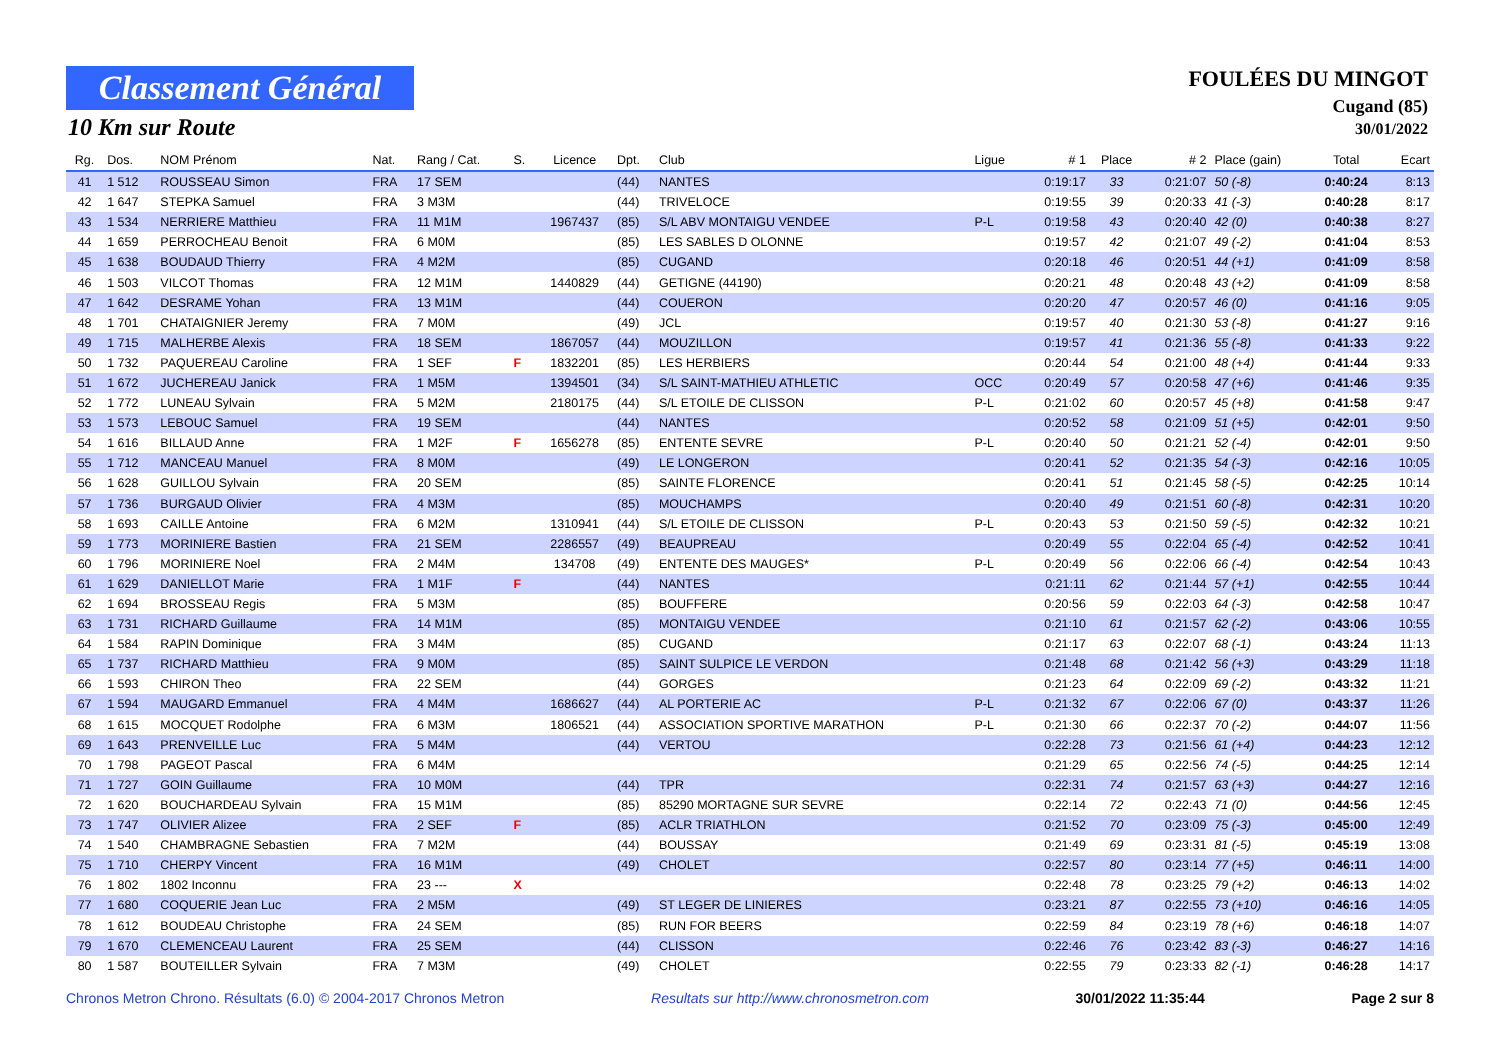Classement Général
10 Km sur Route
FOULÉES DU MINGOT
Cugand (85)
30/01/2022
| Rg. | Dos. | NOM Prénom | Nat. | Rang / Cat. | S. | Licence | Dpt. | Club | Ligue | # 1 | Place | # 2 | Place (gain) | Total | Ecart |
| --- | --- | --- | --- | --- | --- | --- | --- | --- | --- | --- | --- | --- | --- | --- | --- |
| 41 | 1 512 | ROUSSEAU Simon | FRA | 17 SEM | | | (44) | NANTES | | 0:19:17 | 33 | 0:21:07 | 50 (-8) | 0:40:24 | 8:13 |
| 42 | 1 647 | STEPKA Samuel | FRA | 3 M3M | | | (44) | TRIVELOCE | | 0:19:55 | 39 | 0:20:33 | 41 (-3) | 0:40:28 | 8:17 |
| 43 | 1 534 | NERRIERE Matthieu | FRA | 11 M1M | | 1967437 | (85) | S/L ABV MONTAIGU VENDEE | P-L | 0:19:58 | 43 | 0:20:40 | 42 (0) | 0:40:38 | 8:27 |
| 44 | 1 659 | PERROCHEAU Benoit | FRA | 6 M0M | | | (85) | LES SABLES D OLONNE | | 0:19:57 | 42 | 0:21:07 | 49 (-2) | 0:41:04 | 8:53 |
| 45 | 1 638 | BOUDAUD Thierry | FRA | 4 M2M | | | (85) | CUGAND | | 0:20:18 | 46 | 0:20:51 | 44 (+1) | 0:41:09 | 8:58 |
| 46 | 1 503 | VILCOT Thomas | FRA | 12 M1M | | 1440829 | (44) | GETIGNE (44190) | | 0:20:21 | 48 | 0:20:48 | 43 (+2) | 0:41:09 | 8:58 |
| 47 | 1 642 | DESRAME Yohan | FRA | 13 M1M | | | (44) | COUERON | | 0:20:20 | 47 | 0:20:57 | 46 (0) | 0:41:16 | 9:05 |
| 48 | 1 701 | CHATAIGNIER Jeremy | FRA | 7 M0M | | | (49) | JCL | | 0:19:57 | 40 | 0:21:30 | 53 (-8) | 0:41:27 | 9:16 |
| 49 | 1 715 | MALHERBE Alexis | FRA | 18 SEM | | 1867057 | (44) | MOUZILLON | | 0:19:57 | 41 | 0:21:36 | 55 (-8) | 0:41:33 | 9:22 |
| 50 | 1 732 | PAQUEREAU Caroline | FRA | 1 SEF | F | 1832201 | (85) | LES HERBIERS | | 0:20:44 | 54 | 0:21:00 | 48 (+4) | 0:41:44 | 9:33 |
| 51 | 1 672 | JUCHEREAU Janick | FRA | 1 M5M | | 1394501 | (34) | S/L SAINT-MATHIEU ATHLETIC | OCC | 0:20:49 | 57 | 0:20:58 | 47 (+6) | 0:41:46 | 9:35 |
| 52 | 1 772 | LUNEAU Sylvain | FRA | 5 M2M | | 2180175 | (44) | S/L ETOILE DE CLISSON | P-L | 0:21:02 | 60 | 0:20:57 | 45 (+8) | 0:41:58 | 9:47 |
| 53 | 1 573 | LEBOUC Samuel | FRA | 19 SEM | | | (44) | NANTES | | 0:20:52 | 58 | 0:21:09 | 51 (+5) | 0:42:01 | 9:50 |
| 54 | 1 616 | BILLAUD Anne | FRA | 1 M2F | F | 1656278 | (85) | ENTENTE SEVRE | P-L | 0:20:40 | 50 | 0:21:21 | 52 (-4) | 0:42:01 | 9:50 |
| 55 | 1 712 | MANCEAU Manuel | FRA | 8 M0M | | | (49) | LE LONGERON | | 0:20:41 | 52 | 0:21:35 | 54 (-3) | 0:42:16 | 10:05 |
| 56 | 1 628 | GUILLOU Sylvain | FRA | 20 SEM | | | (85) | SAINTE FLORENCE | | 0:20:41 | 51 | 0:21:45 | 58 (-5) | 0:42:25 | 10:14 |
| 57 | 1 736 | BURGAUD Olivier | FRA | 4 M3M | | | (85) | MOUCHAMPS | | 0:20:40 | 49 | 0:21:51 | 60 (-8) | 0:42:31 | 10:20 |
| 58 | 1 693 | CAILLE Antoine | FRA | 6 M2M | | 1310941 | (44) | S/L ETOILE DE CLISSON | P-L | 0:20:43 | 53 | 0:21:50 | 59 (-5) | 0:42:32 | 10:21 |
| 59 | 1 773 | MORINIERE Bastien | FRA | 21 SEM | | 2286557 | (49) | BEAUPREAU | | 0:20:49 | 55 | 0:22:04 | 65 (-4) | 0:42:52 | 10:41 |
| 60 | 1 796 | MORINIERE Noel | FRA | 2 M4M | | 134708 | (49) | ENTENTE DES MAUGES* | P-L | 0:20:49 | 56 | 0:22:06 | 66 (-4) | 0:42:54 | 10:43 |
| 61 | 1 629 | DANIELLOT Marie | FRA | 1 M1F | F | | (44) | NANTES | | 0:21:11 | 62 | 0:21:44 | 57 (+1) | 0:42:55 | 10:44 |
| 62 | 1 694 | BROSSEAU Regis | FRA | 5 M3M | | | (85) | BOUFFERE | | 0:20:56 | 59 | 0:22:03 | 64 (-3) | 0:42:58 | 10:47 |
| 63 | 1 731 | RICHARD Guillaume | FRA | 14 M1M | | | (85) | MONTAIGU VENDEE | | 0:21:10 | 61 | 0:21:57 | 62 (-2) | 0:43:06 | 10:55 |
| 64 | 1 584 | RAPIN Dominique | FRA | 3 M4M | | | (85) | CUGAND | | 0:21:17 | 63 | 0:22:07 | 68 (-1) | 0:43:24 | 11:13 |
| 65 | 1 737 | RICHARD Matthieu | FRA | 9 M0M | | | (85) | SAINT SULPICE LE VERDON | | 0:21:48 | 68 | 0:21:42 | 56 (+3) | 0:43:29 | 11:18 |
| 66 | 1 593 | CHIRON Theo | FRA | 22 SEM | | | (44) | GORGES | | 0:21:23 | 64 | 0:22:09 | 69 (-2) | 0:43:32 | 11:21 |
| 67 | 1 594 | MAUGARD Emmanuel | FRA | 4 M4M | | 1686627 | (44) | AL PORTERIE AC | P-L | 0:21:32 | 67 | 0:22:06 | 67 (0) | 0:43:37 | 11:26 |
| 68 | 1 615 | MOCQUET Rodolphe | FRA | 6 M3M | | 1806521 | (44) | ASSOCIATION SPORTIVE MARATHON | P-L | 0:21:30 | 66 | 0:22:37 | 70 (-2) | 0:44:07 | 11:56 |
| 69 | 1 643 | PRENVEILLE Luc | FRA | 5 M4M | | | (44) | VERTOU | | 0:22:28 | 73 | 0:21:56 | 61 (+4) | 0:44:23 | 12:12 |
| 70 | 1 798 | PAGEOT Pascal | FRA | 6 M4M | | | | | | 0:21:29 | 65 | 0:22:56 | 74 (-5) | 0:44:25 | 12:14 |
| 71 | 1 727 | GOIN Guillaume | FRA | 10 M0M | | | (44) | TPR | | 0:22:31 | 74 | 0:21:57 | 63 (+3) | 0:44:27 | 12:16 |
| 72 | 1 620 | BOUCHARDEAU Sylvain | FRA | 15 M1M | | | (85) | 85290 MORTAGNE SUR SEVRE | | 0:22:14 | 72 | 0:22:43 | 71 (0) | 0:44:56 | 12:45 |
| 73 | 1 747 | OLIVIER Alizee | FRA | 2 SEF | F | | (85) | ACLR TRIATHLON | | 0:21:52 | 70 | 0:23:09 | 75 (-3) | 0:45:00 | 12:49 |
| 74 | 1 540 | CHAMBRAGNE Sebastien | FRA | 7 M2M | | | (44) | BOUSSAY | | 0:21:49 | 69 | 0:23:31 | 81 (-5) | 0:45:19 | 13:08 |
| 75 | 1 710 | CHERPY Vincent | FRA | 16 M1M | | | (49) | CHOLET | | 0:22:57 | 80 | 0:23:14 | 77 (+5) | 0:46:11 | 14:00 |
| 76 | 1 802 | 1802 Inconnu | FRA | 23 --- | X | | | | | 0:22:48 | 78 | 0:23:25 | 79 (+2) | 0:46:13 | 14:02 |
| 77 | 1 680 | COQUERIE Jean Luc | FRA | 2 M5M | | | (49) | ST LEGER DE LINIERES | | 0:23:21 | 87 | 0:22:55 | 73 (+10) | 0:46:16 | 14:05 |
| 78 | 1 612 | BOUDEAU Christophe | FRA | 24 SEM | | | (85) | RUN FOR BEERS | | 0:22:59 | 84 | 0:23:19 | 78 (+6) | 0:46:18 | 14:07 |
| 79 | 1 670 | CLEMENCEAU Laurent | FRA | 25 SEM | | | (44) | CLISSON | | 0:22:46 | 76 | 0:23:42 | 83 (-3) | 0:46:27 | 14:16 |
| 80 | 1 587 | BOUTEILLER Sylvain | FRA | 7 M3M | | | (49) | CHOLET | | 0:22:55 | 79 | 0:23:33 | 82 (-1) | 0:46:28 | 14:17 |
Chronos Metron Chrono. Résultats (6.0) © 2004-2017 Chronos Metron Resultats sur http://www.chronosmetron.com 30/01/2022 11:35:44 Page 2 sur 8